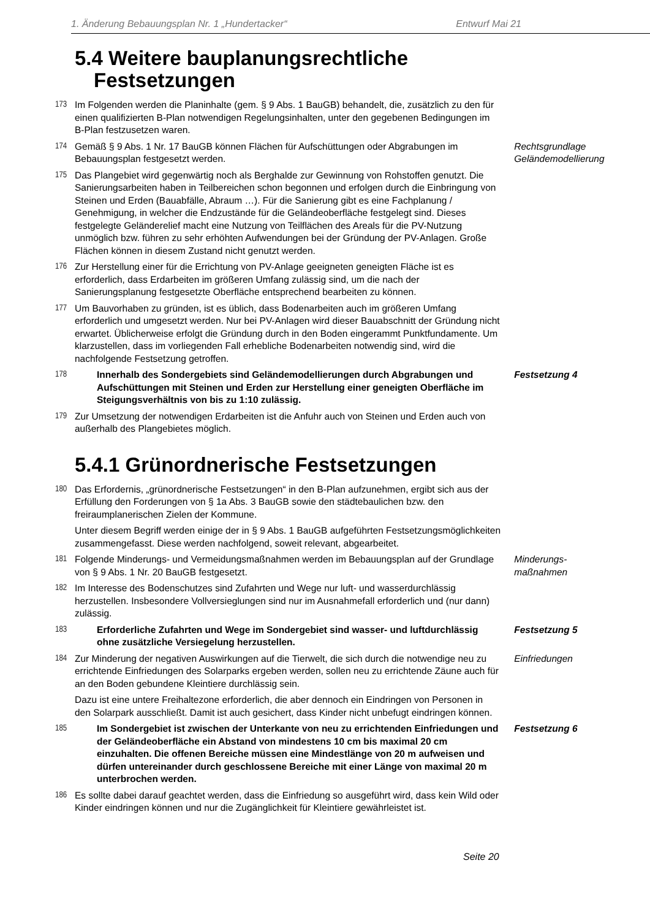1. Änderung Bebauungsplan Nr. 1 „Hundertacker“Entwurf Mai 21
5.4 Weitere bauplanungsrechtliche
Festsetzungen
173 Im Folgenden werden die Planinhalte (gem. § 9 Abs. 1 BauGB) behandelt, die, zusätzlich zu den für einen qualifizierten B-Plan notwendigen Regelungsinhalten, unter den gegebenen Bedingungen im B-Plan festzusetzen waren.
174 Gemäß § 9 Abs. 1 Nr. 17 BauGB können Flächen für Aufschüttungen oder Abgrabungen im Bebauungsplan festgesetzt werden. Rechtsgrundlage
Geländemodellierung
175 Das Plangebiet wird gegenwärtig noch als Berghalde zur Gewinnung von Rohstoffen genutzt. Die Sanierungsarbeiten haben in Teilbereichen schon begonnen und erfolgen durch die Einbringung von Steinen und Erden (Bauabfälle, Abraum …). Für die Sanierung gibt es eine Fachplanung / Genehmigung, in welcher die Endzustände für die Geländeoberfläche festgelegt sind. Dieses festgelegte Geländerelief macht eine Nutzung von Teilflächen des Areals für die PV-Nutzung unmöglich bzw. führen zu sehr erhöhten Aufwendungen bei der Gründung der PV-Anlagen. Große Flächen können in diesem Zustand nicht genutzt werden.
176 Zur Herstellung einer für die Errichtung von PV-Anlage geeigneten geneigten Fläche ist es erforderlich, dass Erdarbeiten im größeren Umfang zulässig sind, um die nach der Sanierungsplanung festgesetzte Oberfläche entsprechend bearbeiten zu können.
177 Um Bauvorhaben zu gründen, ist es üblich, dass Bodenarbeiten auch im größeren Umfang erforderlich und umgesetzt werden. Nur bei PV-Anlagen wird dieser Bauabschnitt der Gründung nicht erwartet. Üblicherweise erfolgt die Gründung durch in den Boden eingerammt Punktfundamente. Um klarzustellen, dass im vorliegenden Fall erhebliche Bodenarbeiten notwendig sind, wird die nachfolgende Festsetzung getroffen.
178 Innerhalb des Sondergebiets sind Geländemodellierungen durch Abgrabungen und Aufschüttungen mit Steinen und Erden zur Herstellung einer geneigten Oberfläche im Steigungsverhältnis von bis zu 1:10 zulässig. Festsetzung 4
179 Zur Umsetzung der notwendigen Erdarbeiten ist die Anfuhr auch von Steinen und Erden auch von außerhalb des Plangebietes möglich.
5.4.1 Grünordnerische Festsetzungen
180 Das Erfordernis, „grünordnerische Festsetzungen“ in den B-Plan aufzunehmen, ergibt sich aus der Erfüllung den Forderungen von § 1a Abs. 3 BauGB sowie den städtebaulichen bzw. den freiraumplanerischen Zielen der Kommune.
Unter diesem Begriff werden einige der in § 9 Abs. 1 BauGB aufgeführten Festsetzungsmöglichkeiten zusammengefasst. Diese werden nachfolgend, soweit relevant, abgearbeitet.
181 Folgende Minderungs- und Vermeidungsmaßnahmen werden im Bebauungsplan auf der Grundlage von § 9 Abs. 1 Nr. 20 BauGB festgesetzt. Minderungs-
maßnahmen
182 Im Interesse des Bodenschutzes sind Zufahrten und Wege nur luft- und wasserdurchlässig herzustellen. Insbesondere Vollversieglungen sind nur im Ausnahmefall erforderlich und (nur dann) zulässig.
183 Erforderliche Zufahrten und Wege im Sondergebiet sind wasser- und luftdurchlässig ohne zusätzliche Versiegelung herzustellen. Festsetzung 5
184 Zur Minderung der negativen Auswirkungen auf die Tierwelt, die sich durch die notwendige neu zu errichtende Einfriedungen des Solarparks ergeben werden, sollen neu zu errichtende Zäune auch für an den Boden gebundene Kleintiere durchlässig sein. Einfriedungen
Dazu ist eine untere Freihaltezone erforderlich, die aber dennoch ein Eindringen von Personen in den Solarpark ausschließt. Damit ist auch gesichert, dass Kinder nicht unbefugt eindringen können.
185 Im Sondergebiet ist zwischen der Unterkante von neu zu errichtenden Einfriedungen und der Geländeoberfläche ein Abstand von mindestens 10 cm bis maximal 20 cm einzuhalten. Die offenen Bereiche müssen eine Mindestlänge von 20 m aufweisen und dürfen untereinander durch geschlossene Bereiche mit einer Länge von maximal 20 m unterbrochen werden. Festsetzung 6
186 Es sollte dabei darauf geachtet werden, dass die Einfriedung so ausgeführt wird, dass kein Wild oder Kinder eindringen können und nur die Zugänglichkeit für Kleintiere gewährleistet ist.
Seite 20